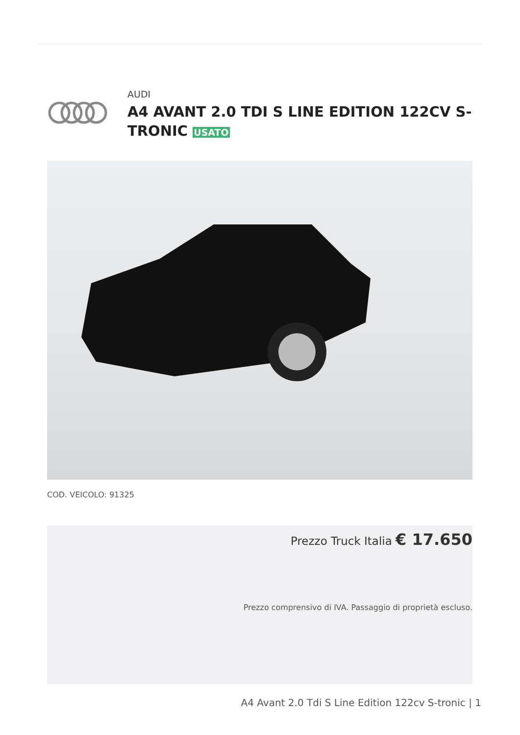AUDI
A4 AVANT 2.0 TDI S LINE EDITION 122CV S-TRONIC USATO
COD. VEICOLO: 91325
Prezzo Truck Italia € 17.650
Prezzo comprensivo di IVA. Passaggio di proprietà escluso.
A4 Avant 2.0 Tdi S Line Edition 122cv S-tronic | 1